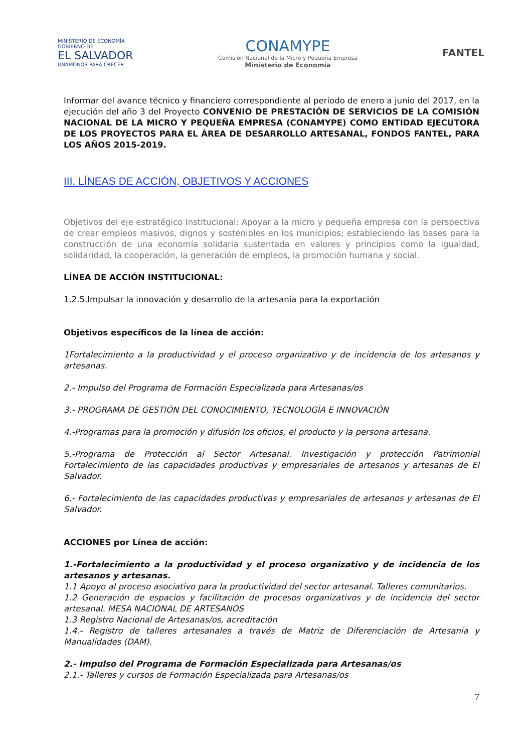MINISTERIO DE ECONOMÍA
GOBIERNO DE
EL SALVADOR
UNÁMONOS PARA CRECER
CONAMYPE
Comisión Nacional de la Micro y Pequeña Empresa
Ministerio de Economía
FANTEL
Informar del avance técnico y financiero correspondiente al período de enero a junio del 2017, en la ejecución del año 3 del Proyecto CONVENIO DE PRESTACIÓN DE SERVICIOS DE LA COMISIÓN NACIONAL DE LA MICRO Y PEQUEÑA EMPRESA (CONAMYPE) COMO ENTIDAD EJECUTORA DE LOS PROYECTOS PARA EL ÁREA DE DESARROLLO ARTESANAL, FONDOS FANTEL, PARA LOS AÑOS 2015-2019.
III. LÍNEAS DE ACCIÓN, OBJETIVOS Y ACCIONES
Objetivos del eje estratégico Institucional: Apoyar a la micro y pequeña empresa con la perspectiva de crear empleos masivos, dignos y sostenibles en los municipios; estableciendo las bases para la construcción de una economía solidaria sustentada en valores y principios como la igualdad, solidaridad, la cooperación, la generación de empleos, la promoción humana y social.
LÍNEA DE ACCIÓN INSTITUCIONAL:
1.2.5.Impulsar la innovación y desarrollo de la artesanía para la exportación
Objetivos específicos de la línea de acción:
1Fortalecimiento a la productividad y el proceso organizativo y de incidencia de los artesanos y artesanas.
2.- Impulso del Programa de Formación Especializada para Artesanas/os
3.- PROGRAMA DE GESTIÓN DEL CONOCIMIENTO, TECNOLOGÌA E INNOVACIÓN
4.-Programas para la promoción y difusión los oficios, el producto y la persona artesana.
5.-Programa de Protección al Sector Artesanal. Investigación y protección Patrimonial Fortalecimiento de las capacidades productivas y empresariales de artesanos y artesanas de El Salvador.
6.- Fortalecimiento de las capacidades productivas y empresariales de artesanos y artesanas de El Salvador.
ACCIONES por Línea de acción:
1.-Fortalecimiento a la productividad y el proceso organizativo y de incidencia de los artesanos y artesanas.
1.1 Apoyo al proceso asociativo para la productividad del sector artesanal. Talleres comunitarios.
1.2 Generación de espacios y facilitación de procesos organizativos y de incidencia del sector artesanal. MESA NACIONAL DE ARTESANOS
1.3 Registro Nacional de Artesanas/os, acreditación
1.4.- Registro de talleres artesanales a través de Matriz de Diferenciación de Artesanía y Manualidades (DAM).
2.- Impulso del Programa de Formación Especializada para Artesanas/os
2.1.- Talleres y cursos de Formación Especializada para Artesanas/os
7